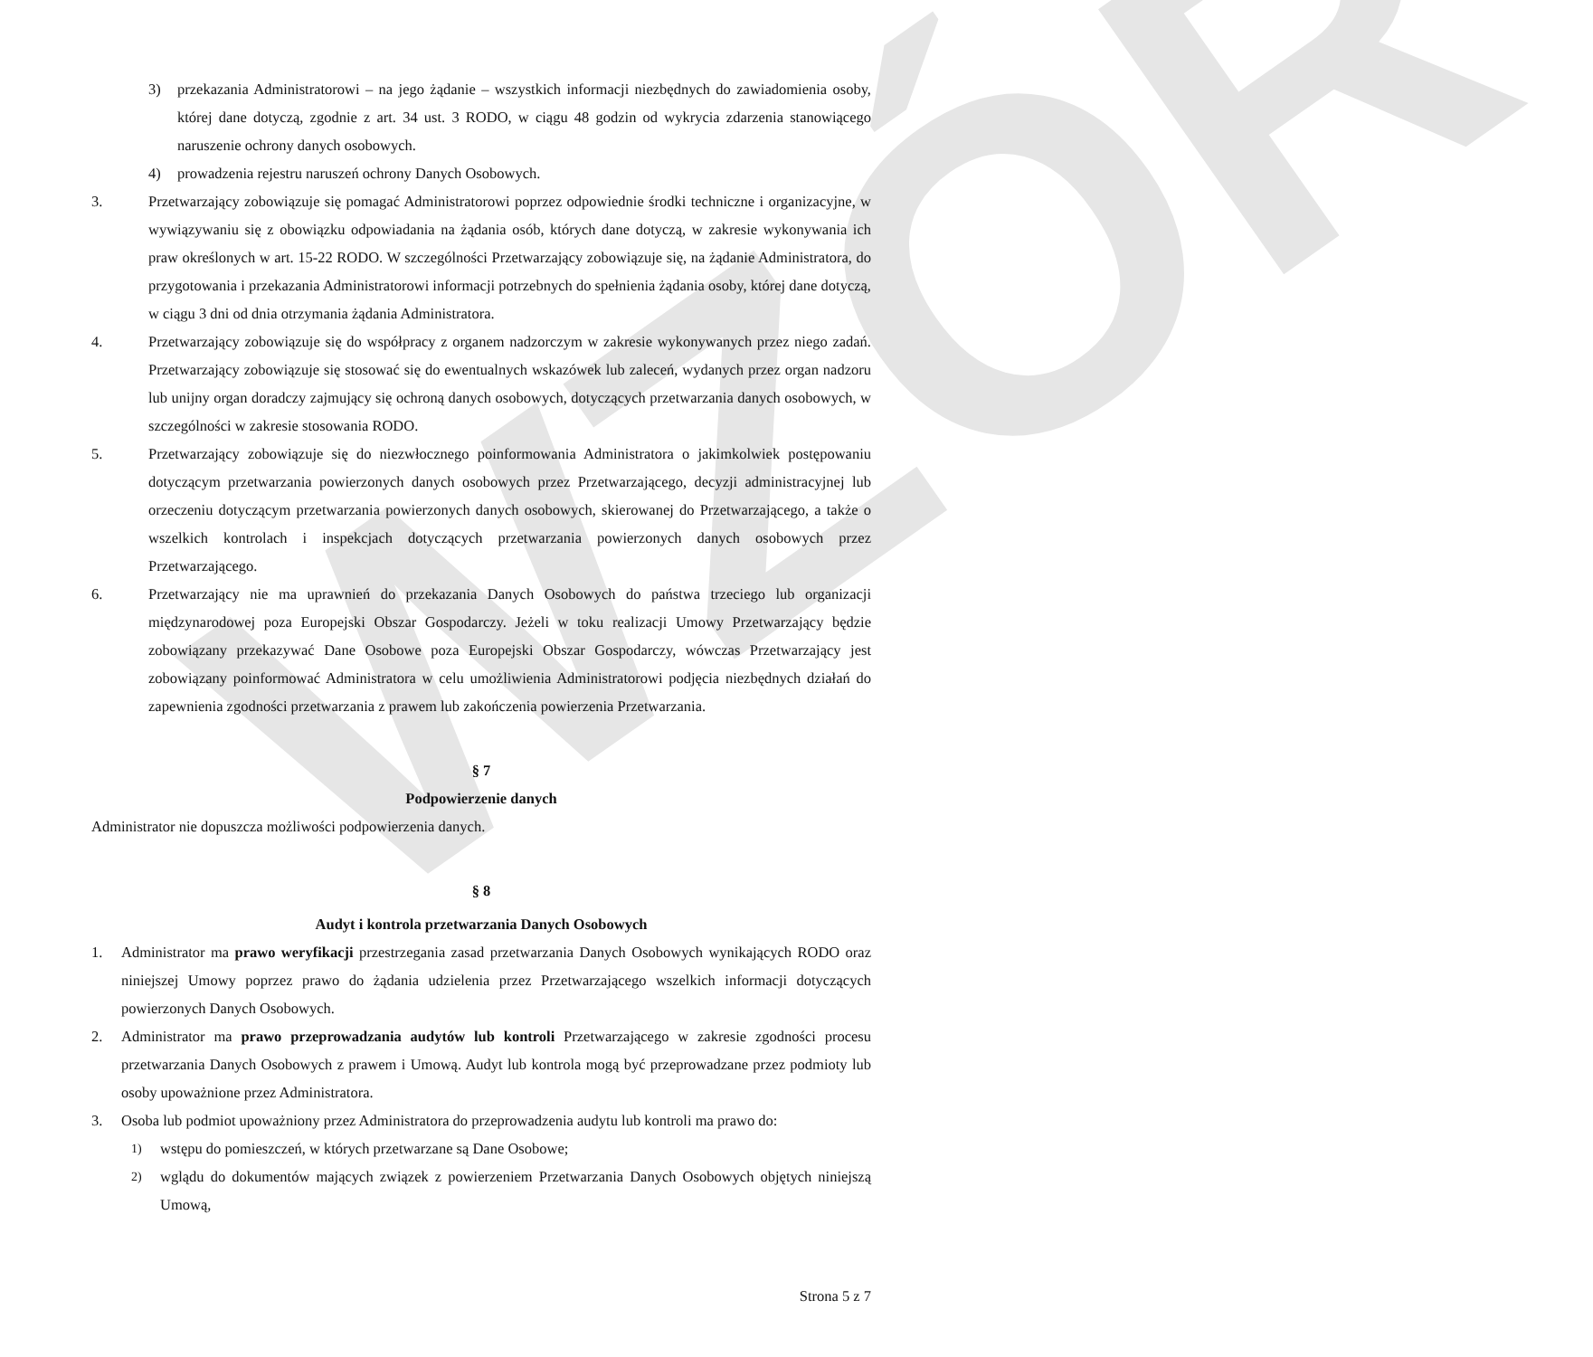WZÓR
3) przekazania Administratorowi – na jego żądanie – wszystkich informacji niezbędnych do zawiadomienia osoby, której dane dotyczą, zgodnie z art. 34 ust. 3 RODO, w ciągu 48 godzin od wykrycia zdarzenia stanowiącego naruszenie ochrony danych osobowych.
4) prowadzenia rejestru naruszeń ochrony Danych Osobowych.
3. Przetwarzający zobowiązuje się pomagać Administratorowi poprzez odpowiednie środki techniczne i organizacyjne, w wywiązywaniu się z obowiązku odpowiadania na żądania osób, których dane dotyczą, w zakresie wykonywania ich praw określonych w art. 15-22 RODO. W szczególności Przetwarzający zobowiązuje się, na żądanie Administratora, do przygotowania i przekazania Administratorowi informacji potrzebnych do spełnienia żądania osoby, której dane dotyczą, w ciągu 3 dni od dnia otrzymania żądania Administratora.
4. Przetwarzający zobowiązuje się do współpracy z organem nadzorczym w zakresie wykonywanych przez niego zadań. Przetwarzający zobowiązuje się stosować się do ewentualnych wskazówek lub zaleceń, wydanych przez organ nadzoru lub unijny organ doradczy zajmujący się ochroną danych osobowych, dotyczących przetwarzania danych osobowych, w szczególności w zakresie stosowania RODO.
5. Przetwarzający zobowiązuje się do niezwłocznego poinformowania Administratora o jakimkolwiek postępowaniu dotyczącym przetwarzania powierzonych danych osobowych przez Przetwarzającego, decyzji administracyjnej lub orzeczeniu dotyczącym przetwarzania powierzonych danych osobowych, skierowanej do Przetwarzającego, a także o wszelkich kontrolach i inspekcjach dotyczących przetwarzania powierzonych danych osobowych przez Przetwarzającego.
6. Przetwarzający nie ma uprawnień do przekazania Danych Osobowych do państwa trzeciego lub organizacji międzynarodowej poza Europejski Obszar Gospodarczy. Jeżeli w toku realizacji Umowy Przetwarzający będzie zobowiązany przekazywać Dane Osobowe poza Europejski Obszar Gospodarczy, wówczas Przetwarzający jest zobowiązany poinformować Administratora w celu umożliwienia Administratorowi podjęcia niezbędnych działań do zapewnienia zgodności przetwarzania z prawem lub zakończenia powierzenia Przetwarzania.
§ 7
Podpowierzenie danych
Administrator nie dopuszcza możliwości podpowierzenia danych.
§ 8
Audyt i kontrola przetwarzania Danych Osobowych
1. Administrator ma prawo weryfikacji przestrzegania zasad przetwarzania Danych Osobowych wynikających RODO oraz niniejszej Umowy poprzez prawo do żądania udzielenia przez Przetwarzającego wszelkich informacji dotyczących powierzonych Danych Osobowych.
2. Administrator ma prawo przeprowadzania audytów lub kontroli Przetwarzającego w zakresie zgodności procesu przetwarzania Danych Osobowych z prawem i Umową. Audyt lub kontrola mogą być przeprowadzane przez podmioty lub osoby upoważnione przez Administratora.
3. Osoba lub podmiot upoważniony przez Administratora do przeprowadzenia audytu lub kontroli ma prawo do:
1) wstępu do pomieszczeń, w których przetwarzane są Dane Osobowe;
2) wglądu do dokumentów mających związek z powierzeniem Przetwarzania Danych Osobowych objętych niniejszą Umową,
Strona 5 z 7